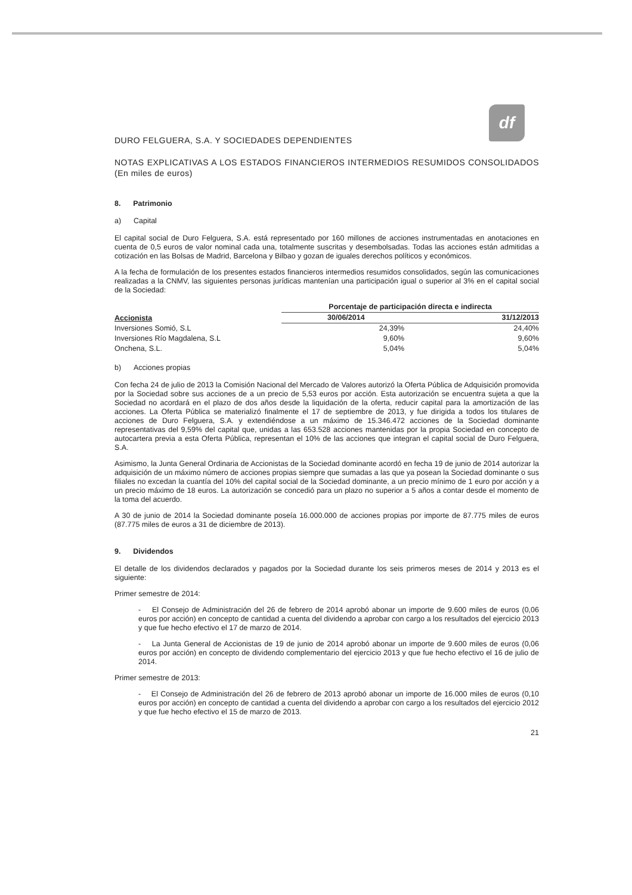df
DURO FELGUERA, S.A. Y SOCIEDADES DEPENDIENTES
NOTAS EXPLICATIVAS A LOS ESTADOS FINANCIEROS INTERMEDIOS RESUMIDOS CONSOLIDADOS (En miles de euros)
8. Patrimonio
a) Capital
El capital social de Duro Felguera, S.A. está representado por 160 millones de acciones instrumentadas en anotaciones en cuenta de 0,5 euros de valor nominal cada una, totalmente suscritas y desembolsadas. Todas las acciones están admitidas a cotización en las Bolsas de Madrid, Barcelona y Bilbao y gozan de iguales derechos políticos y económicos.
A la fecha de formulación de los presentes estados financieros intermedios resumidos consolidados, según las comunicaciones realizadas a la CNMV, las siguientes personas jurídicas mantenían una participación igual o superior al 3% en el capital social de la Sociedad:
| Accionista | Porcentaje de participación directa e indirecta | |
| --- | --- | --- |
| | 30/06/2014 | 31/12/2013 |
| Inversiones Somió, S.L | 24,39% | 24,40% |
| Inversiones Río Magdalena, S.L | 9,60% | 9,60% |
| Onchena, S.L. | 5,04% | 5,04% |
b) Acciones propias
Con fecha 24 de julio de 2013 la Comisión Nacional del Mercado de Valores autorizó la Oferta Pública de Adquisición promovida por la Sociedad sobre sus acciones de a un precio de 5,53 euros por acción. Esta autorización se encuentra sujeta a que la Sociedad no acordará en el plazo de dos años desde la liquidación de la oferta, reducir capital para la amortización de las acciones. La Oferta Pública se materializó finalmente el 17 de septiembre de 2013, y fue dirigida a todos los titulares de acciones de Duro Felguera, S.A. y extendiéndose a un máximo de 15.346.472 acciones de la Sociedad dominante representativas del 9,59% del capital que, unidas a las 653.528 acciones mantenidas por la propia Sociedad en concepto de autocartera previa a esta Oferta Pública, representan el 10% de las acciones que integran el capital social de Duro Felguera, S.A.
Asimismo, la Junta General Ordinaria de Accionistas de la Sociedad dominante acordó en fecha 19 de junio de 2014 autorizar la adquisición de un máximo número de acciones propias siempre que sumadas a las que ya posean la Sociedad dominante o sus filiales no excedan la cuantía del 10% del capital social de la Sociedad dominante, a un precio mínimo de 1 euro por acción y a un precio máximo de 18 euros. La autorización se concedió para un plazo no superior a 5 años a contar desde el momento de la toma del acuerdo.
A 30 de junio de 2014 la Sociedad dominante poseía 16.000.000 de acciones propias por importe de 87.775 miles de euros (87.775 miles de euros a 31 de diciembre de 2013).
9. Dividendos
El detalle de los dividendos declarados y pagados por la Sociedad durante los seis primeros meses de 2014 y 2013 es el siguiente:
Primer semestre de 2014:
- El Consejo de Administración del 26 de febrero de 2014 aprobó abonar un importe de 9.600 miles de euros (0,06 euros por acción) en concepto de cantidad a cuenta del dividendo a aprobar con cargo a los resultados del ejercicio 2013 y que fue hecho efectivo el 17 de marzo de 2014.
- La Junta General de Accionistas de 19 de junio de 2014 aprobó abonar un importe de 9.600 miles de euros (0,06 euros por acción) en concepto de dividendo complementario del ejercicio 2013 y que fue hecho efectivo el 16 de julio de 2014.
Primer semestre de 2013:
- El Consejo de Administración del 26 de febrero de 2013 aprobó abonar un importe de 16.000 miles de euros (0,10 euros por acción) en concepto de cantidad a cuenta del dividendo a aprobar con cargo a los resultados del ejercicio 2012 y que fue hecho efectivo el 15 de marzo de 2013.
21